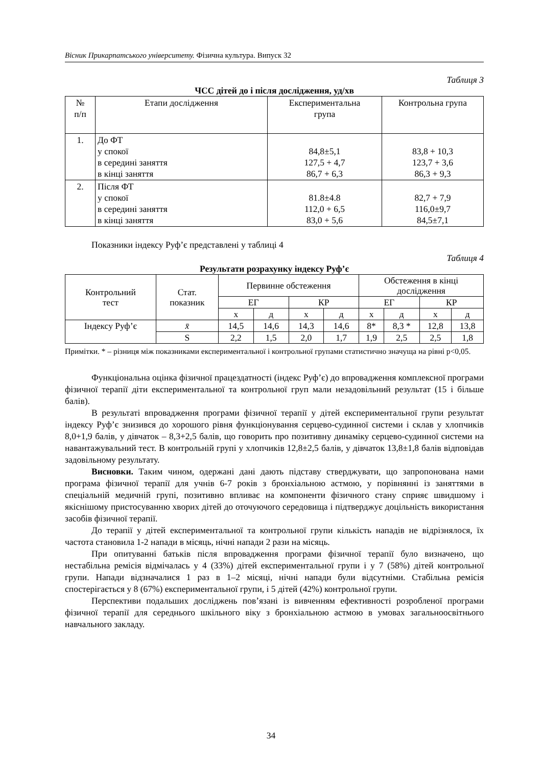Вісник Прикарпатського університету. Фізична культура. Випуск 32
Таблиця 3
ЧСС дітей до і після дослідження, уд/хв
| № п/п | Етапи дослідження | Експериментальна група | Контрольна група |
| --- | --- | --- | --- |
| 1. | До ФТ у спокої в середині заняття в кінці заняття | 84,8±5,1 127,5 + 4,7 86,7 + 6,3 | 83,8 + 10,3 123,7 + 3,6 86,3 + 9,3 |
| 2. | Після ФТ у спокої в середині заняття в кінці заняття | 81.8±4.8 112,0 + 6,5 83,0 + 5,6 | 82,7 + 7,9 116,0±9,7 84,5±7,1 |
Показники індексу Руф’є представлені у таблиці 4
Таблиця 4
Результати розрахунку індексу Руф’є
| Контрольний тест | Стат. показник | Первинне обстеження | | | | Обстеження в кінці дослідження | | | |
| --- | --- | --- | --- | --- | --- | --- | --- | --- | --- |
| | | ЕГ | | КР | | ЕГ | | КР | |
| | | х | д | х | д | х | д | х | д |
| Індексу Руф’є | x̄ | 14,5 | 14,6 | 14,3 | 14,6 | 8* | 8,3 * | 12,8 | 13,8 |
| | S | 2,2 | 1,5 | 2,0 | 1,7 | 1,9 | 2,5 | 2,5 | 1,8 |
Примітки. * – різниця між показниками експериментальної і контрольної групами статистично значуща на рівні p<0,05.
Функціональна оцінка фізичної працездатності (індекс Руф’є) до впровадження комплексної програми фізичної терапії діти експериментальної та контрольної груп мали незадовільний результат (15 і більше балів).
В результаті впровадження програми фізичної терапії у дітей експериментальної групи результат індексу Руф’є знизився до хорошого рівня функціонування серцево-судинної системи і склав у хлопчиків 8,0+1,9 балів, у дівчаток – 8,3+2,5 балів, що говорить про позитивну динаміку серцево-судинної системи на навантажувальний тест. В контрольній групі у хлопчиків 12,8±2,5 балів, у дівчаток 13,8±1,8 балів відповідав задовільному результату.
Висновки. Таким чином, одержані дані дають підставу стверджувати, що запропонована нами програма фізичної терапії для учнів 6-7 років з бронхіальною астмою, у порівнянні із заняттями в спеціальній медичній групі, позитивно впливає на компоненти фізичного стану сприяє швидшому і якіснішому пристосуванню хворих дітей до оточуючого середовища і підтверджує доцільність використання засобів фізичної терапії.
До терапії у дітей експериментальної та контрольної групи кількість нападів не відрізнялося, їх частота становила 1-2 напади в місяць, нічні напади 2 рази на місяць.
При опитуванні батьків після впровадження програми фізичної терапії було визначено, що нестабільна ремісія відмічалась у 4 (33%) дітей експериментальної групи і у 7 (58%) дітей контрольної групи. Напади відзначалися 1 раз в 1–2 місяці, нічні напади були відсутніми. Стабільна ремісія спостерігається у 8 (67%) експериментальної групи, і 5 дітей (42%) контрольної групи.
Перспективи подальших досліджень пов’язані із вивченням ефективності розробленої програми фізичної терапії для середнього шкільного віку з бронхіальною астмою в умовах загальноосвітнього навчального закладу.
34